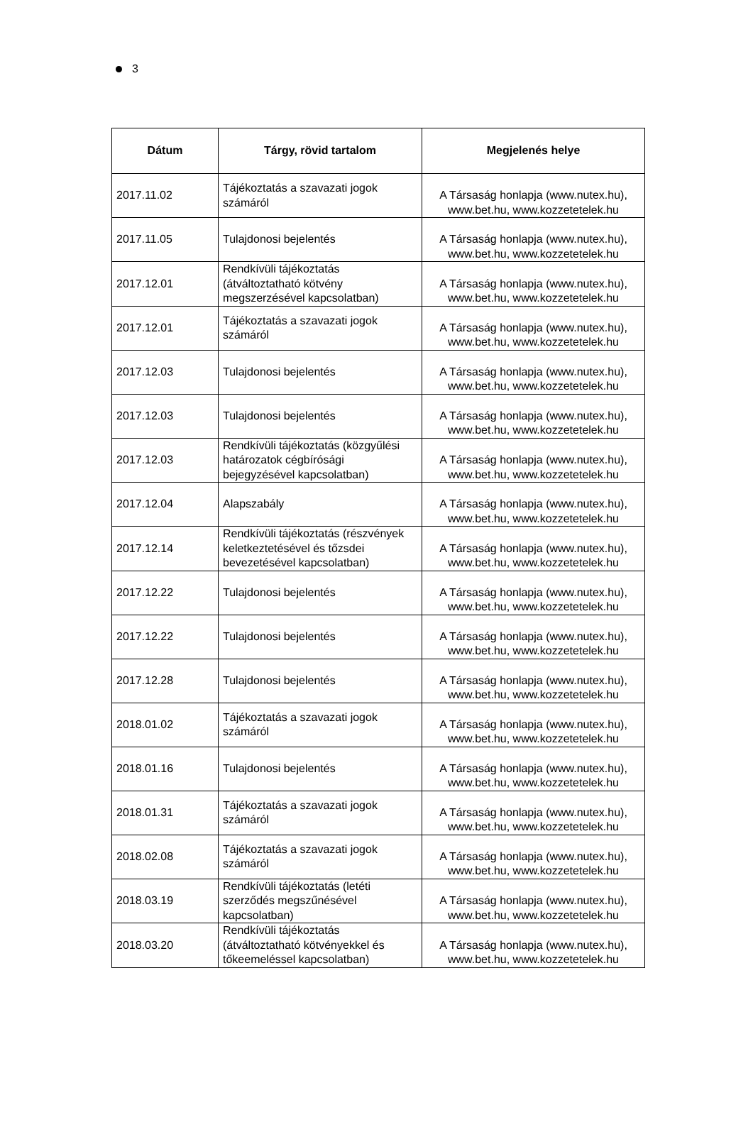3
| Dátum | Tárgy, rövid tartalom | Megjelenés helye |
| --- | --- | --- |
| 2017.11.02 | Tájékoztatás a szavazati jogok számáról | A Társaság honlapja (www.nutex.hu), www.bet.hu, www.kozzetetelek.hu |
| 2017.11.05 | Tulajdonosi bejelentés | A Társaság honlapja (www.nutex.hu), www.bet.hu, www.kozzetetelek.hu |
| 2017.12.01 | Rendkívüli tájékoztatás (átváltoztatható kötvény megszerzésével kapcsolatban) | A Társaság honlapja (www.nutex.hu), www.bet.hu, www.kozzetetelek.hu |
| 2017.12.01 | Tájékoztatás a szavazati jogok számáról | A Társaság honlapja (www.nutex.hu), www.bet.hu, www.kozzetetelek.hu |
| 2017.12.03 | Tulajdonosi bejelentés | A Társaság honlapja (www.nutex.hu), www.bet.hu, www.kozzetetelek.hu |
| 2017.12.03 | Tulajdonosi bejelentés | A Társaság honlapja (www.nutex.hu), www.bet.hu, www.kozzetetelek.hu |
| 2017.12.03 | Rendkívüli tájékoztatás (közgyűlési határozatok cégbírósági bejegyzésével kapcsolatban) | A Társaság honlapja (www.nutex.hu), www.bet.hu, www.kozzetetelek.hu |
| 2017.12.04 | Alapszabály | A Társaság honlapja (www.nutex.hu), www.bet.hu, www.kozzetetelek.hu |
| 2017.12.14 | Rendkívüli tájékoztatás (részvények keletkeztetésével és tőzsdei bevezetésével kapcsolatban) | A Társaság honlapja (www.nutex.hu), www.bet.hu, www.kozzetetelek.hu |
| 2017.12.22 | Tulajdonosi bejelentés | A Társaság honlapja (www.nutex.hu), www.bet.hu, www.kozzetetelek.hu |
| 2017.12.22 | Tulajdonosi bejelentés | A Társaság honlapja (www.nutex.hu), www.bet.hu, www.kozzetetelek.hu |
| 2017.12.28 | Tulajdonosi bejelentés | A Társaság honlapja (www.nutex.hu), www.bet.hu, www.kozzetetelek.hu |
| 2018.01.02 | Tájékoztatás a szavazati jogok számáról | A Társaság honlapja (www.nutex.hu), www.bet.hu, www.kozzetetelek.hu |
| 2018.01.16 | Tulajdonosi bejelentés | A Társaság honlapja (www.nutex.hu), www.bet.hu, www.kozzetetelek.hu |
| 2018.01.31 | Tájékoztatás a szavazati jogok számáról | A Társaság honlapja (www.nutex.hu), www.bet.hu, www.kozzetetelek.hu |
| 2018.02.08 | Tájékoztatás a szavazati jogok számáról | A Társaság honlapja (www.nutex.hu), www.bet.hu, www.kozzetetelek.hu |
| 2018.03.19 | Rendkívüli tájékoztatás (letéti szerződés megszűnésével kapcsolatban) | A Társaság honlapja (www.nutex.hu), www.bet.hu, www.kozzetetelek.hu |
| 2018.03.20 | Rendkívüli tájékoztatás (átváltoztatható kötvényekkel és tőkeemeléssel kapcsolatban) | A Társaság honlapja (www.nutex.hu), www.bet.hu, www.kozzetetelek.hu |